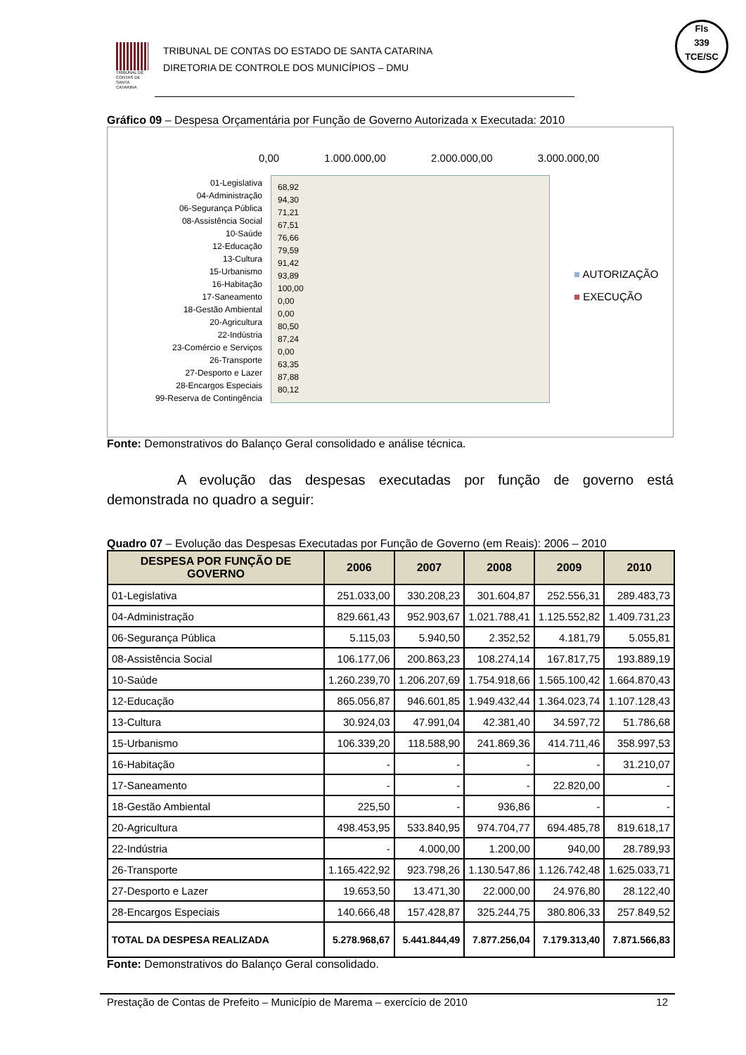TRIBUNAL DE CONTAS DE SANTA CATARINA
TRIBUNAL DE CONTAS DO ESTADO DE SANTA CATARINA
DIRETORIA DE CONTROLE DOS MUNICÍPIOS – DMU
Fls
339
TCE/SC
Gráfico 09 – Despesa Orçamentária por Função de Governo Autorizada x Executada: 2010
0,00 1.000.000,00 2.000.000,00 3.000.000,00
01-Legislativa
04-Administração
06-Segurança Pública
08-Assistência Social
10-Saúde
12-Educação
13-Cultura
15-Urbanismo
16-Habitação
17-Saneamento
18-Gestão Ambiental
20-Agricultura
22-Indústria
23-Comércio e Serviços
26-Transporte
27-Desporto e Lazer
28-Encargos Especiais
99-Reserva de Contingência
68,92
94,30
71,21
67,51
76,66
79,59
91,42
93,89
100,00
0,00
0,00
80,50
87,24
0,00
63,35
87,88
80,12
■ AUTORIZAÇÃO
■ EXECUÇÃO
Fonte: Demonstrativos do Balanço Geral consolidado e análise técnica.
A evolução das despesas executadas por função de governo está demonstrada no quadro a seguir:
Quadro 07 – Evolução das Despesas Executadas por Função de Governo (em Reais): 2006 – 2010
| DESPESA POR FUNÇÃO DE GOVERNO | 2006 | 2007 | 2008 | 2009 | 2010 |
| --- | --- | --- | --- | --- | --- |
| 01-Legislativa | 251.033,00 | 330.208,23 | 301.604,87 | 252.556,31 | 289.483,73 |
| 04-Administração | 829.661,43 | 952.903,67 | 1.021.788,41 | 1.125.552,82 | 1.409.731,23 |
| 06-Segurança Pública | 5.115,03 | 5.940,50 | 2.352,52 | 4.181,79 | 5.055,81 |
| 08-Assistência Social | 106.177,06 | 200.863,23 | 108.274,14 | 167.817,75 | 193.889,19 |
| 10-Saúde | 1.260.239,70 | 1.206.207,69 | 1.754.918,66 | 1.565.100,42 | 1.664.870,43 |
| 12-Educação | 865.056,87 | 946.601,85 | 1.949.432,44 | 1.364.023,74 | 1.107.128,43 |
| 13-Cultura | 30.924,03 | 47.991,04 | 42.381,40 | 34.597,72 | 51.786,68 |
| 15-Urbanismo | 106.339,20 | 118.588,90 | 241.869,36 | 414.711,46 | 358.997,53 |
| 16-Habitação | - | - | - | - | 31.210,07 |
| 17-Saneamento | - | - | - | 22.820,00 | - |
| 18-Gestão Ambiental | 225,50 | - | 936,86 | - | - |
| 20-Agricultura | 498.453,95 | 533.840,95 | 974.704,77 | 694.485,78 | 819.618,17 |
| 22-Indústria | - | 4.000,00 | 1.200,00 | 940,00 | 28.789,93 |
| 26-Transporte | 1.165.422,92 | 923.798,26 | 1.130.547,86 | 1.126.742,48 | 1.625.033,71 |
| 27-Desporto e Lazer | 19.653,50 | 13.471,30 | 22.000,00 | 24.976,80 | 28.122,40 |
| 28-Encargos Especiais | 140.666,48 | 157.428,87 | 325.244,75 | 380.806,33 | 257.849,52 |
| TOTAL DA DESPESA REALIZADA | 5.278.968,67 | 5.441.844,49 | 7.877.256,04 | 7.179.313,40 | 7.871.566,83 |
Fonte: Demonstrativos do Balanço Geral consolidado.
Prestação de Contas de Prefeito – Município de Marema – exercício de 2010 12